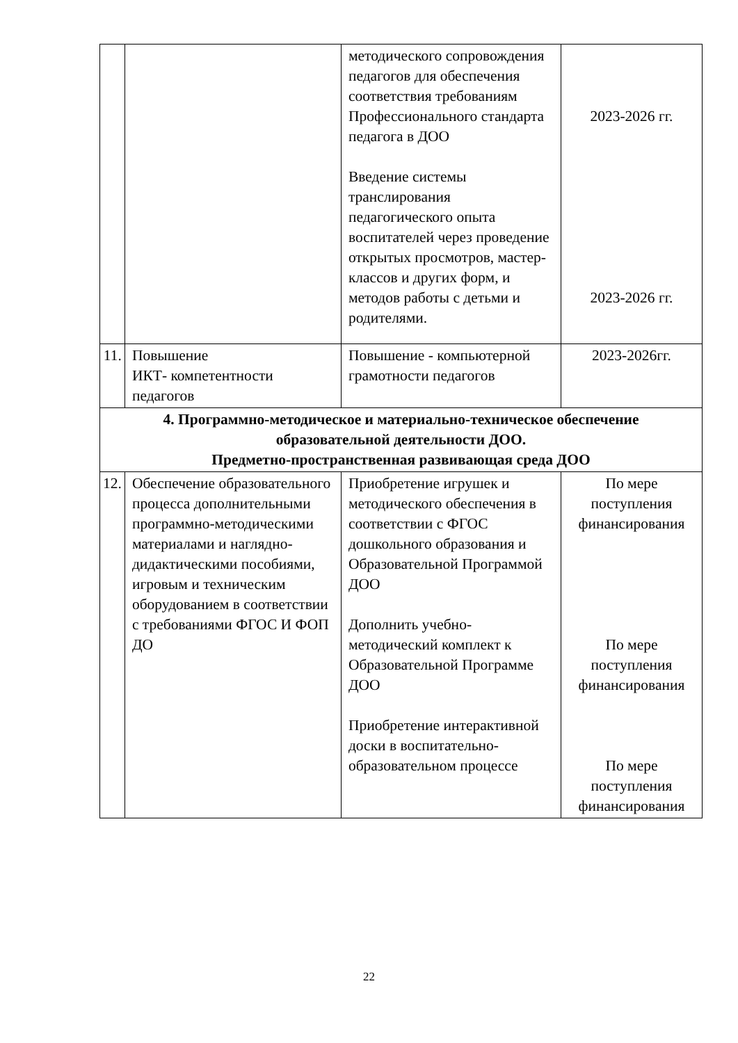| | | методического сопровождения педагогов для обеспечения соответствия требованиям Профессионального стандарта педагога в ДОО Введение системы транслирования педагогического опыта воспитателей через проведение открытых просмотров, мастер-классов и других форм, и методов работы с детьми и родителями. | 2023-2026 гг. 2023-2026 гг. |
| 11. | Повышение ИКТ- компетентности педагогов | Повышение - компьютерной грамотности педагогов | 2023-2026гг. |
| 4. Программно-методическое и материально-техническое обеспечение образовательной деятельности ДОО. Предметно-пространственная развивающая среда ДОО | | | |
| 12. | Обеспечение образовательного процесса дополнительными программно-методическими материалами и наглядно-дидактическими пособиями, игровым и техническим оборудованием в соответствии с требованиями ФГОС И ФОП ДО | Приобретение игрушек и методического обеспечения в соответствии с ФГОС дошкольного образования и Образовательной Программой ДОО Дополнить учебно-методический комплект к Образовательной Программе ДОО Приобретение интерактивной доски в воспитательно-образовательном процессе | По мере поступления финансирования По мере поступления финансирования По мере поступления финансирования |
22